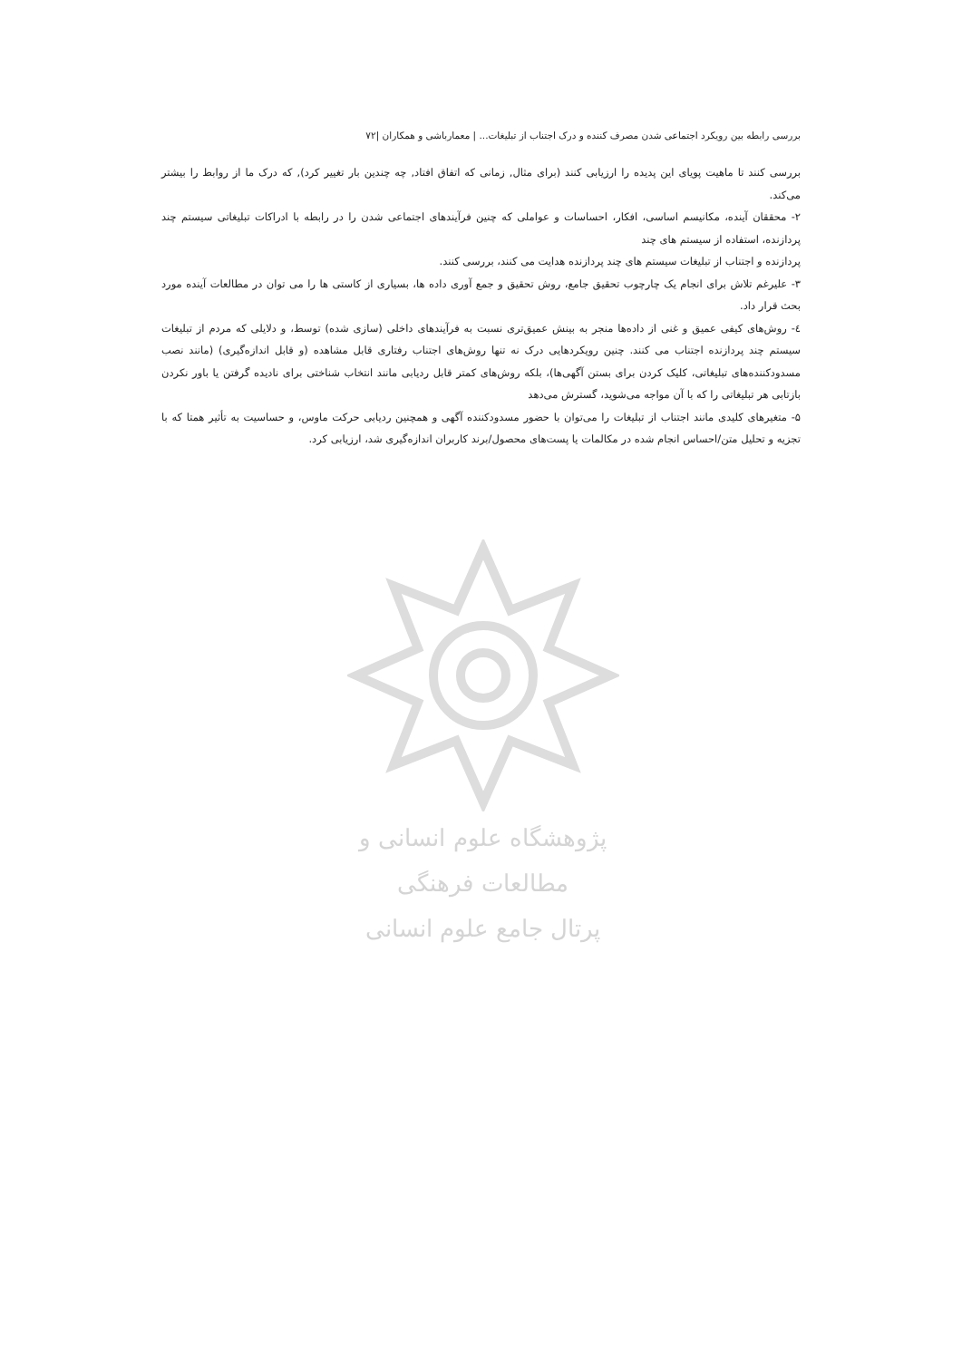بررسی رابطه بین رویکرد اجتماعی شدن مصرف کننده و درک اجتناب از تبلیغات... | معمارباشی و همکاران |۷۲
بررسی کنند تا ماهیت پویای این پدیده را ارزیابی کنند (برای مثال, زمانی که اتفاق افتاد, چه چندین بار تغییر کرد), که درک ما از روابط را بیشتر می‌کند.
۲- محققان آینده، مکانیسم اساسی، افکار، احساسات و عواملی که چنین فرآیندهای اجتماعی شدن را در رابطه با ادراکات تبلیغاتی سیستم چند پردازنده، استفاده از سیستم های چند
پردازنده و اجتناب از تبلیغات سیستم های چند پردازنده هدایت می کنند، بررسی کنند.
۳- علیرغم تلاش برای انجام یک چارچوب تحقیق جامع، روش تحقیق و جمع آوری داده ها، بسیاری از کاستی ها را می توان در مطالعات آینده مورد بحث قرار داد.
٤- روش‌های کیفی عمیق و غنی از داده‌ها منجر به بینش عمیق‌تری نسبت به فرآیندهای داخلی (سازی شده) توسط، و دلایلی که مردم از تبلیغات سیستم چند پردازنده اجتناب می کنند. چنین رویکردهایی درک نه تنها روش‌های اجتناب رفتاری قابل مشاهده (و قابل اندازه‌گیری) (مانند نصب مسدودکننده‌های تبلیغاتی، کلیک کردن برای بستن آگهی‌ها)، بلکه روش‌های کمتر قابل ردیابی مانند انتخاب شناختی برای نادیده گرفتن یا باور نکردن بازتابی هر تبلیغاتی را که با آن مواجه می‌شوید، گسترش می‌دهد
۵- متغیرهای کلیدی مانند اجتناب از تبلیغات را می‌توان با حضور مسدودکننده آگهی و همچنین ردیابی حرکت ماوس، و حساسیت به تأثیر همتا که با تجزیه و تحلیل متن/احساس انجام شده در مکالمات یا پست‌های محصول/برند کاربران اندازه‌گیری شد، ارزیابی کرد.
پژوهشگاه علوم انسانی و مطالعات فرهنگی
پرتال جامع علوم انسانی